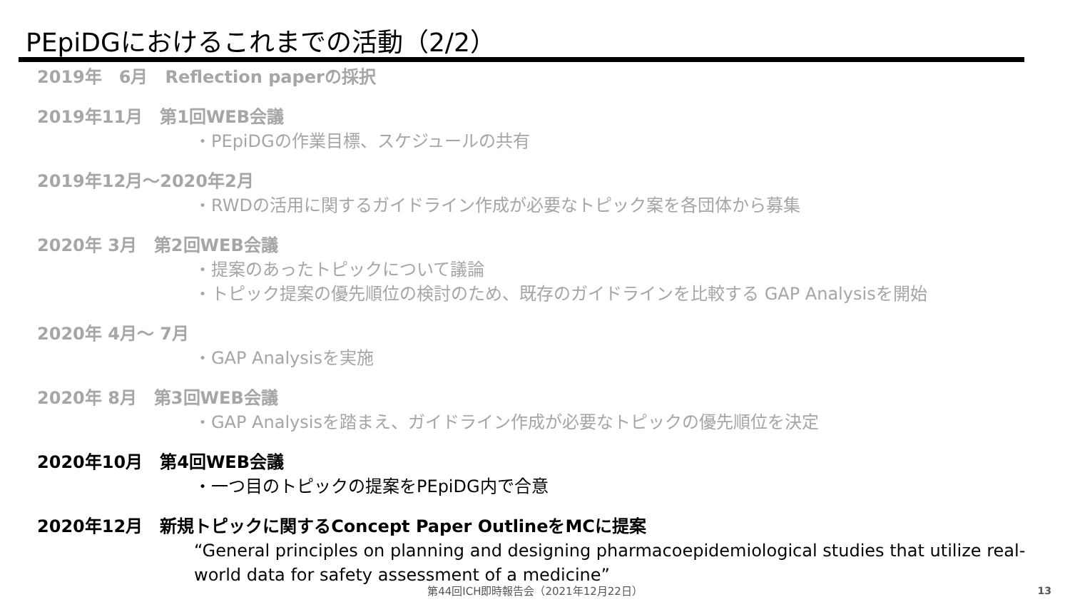PEpiDGにおけるこれまでの活動（2/2）
2019年　6月　Reflection paperの採択
2019年11月　第1回WEB会議
・PEpiDGの作業目標、スケジュールの共有
2019年12月～2020年2月
・RWDの活用に関するガイドライン作成が必要なトピック案を各団体から募集
2020年 3月　第2回WEB会議
・提案のあったトピックについて議論
・トピック提案の優先順位の検討のため、既存のガイドラインを比較する GAP Analysisを開始
2020年 4月～ 7月
・GAP Analysisを実施
2020年 8月　第3回WEB会議
・GAP Analysisを踏まえ、ガイドライン作成が必要なトピックの優先順位を決定
2020年10月　第4回WEB会議
・一つ目のトピックの提案をPEpiDG内で合意
2020年12月　新規トピックに関するConcept Paper OutlineをMCに提案
“General principles on planning and designing pharmacoepidemiological studies that utilize real-world data for safety assessment of a medicine”
第44回ICH即時報告会（2021年12月22日） 13